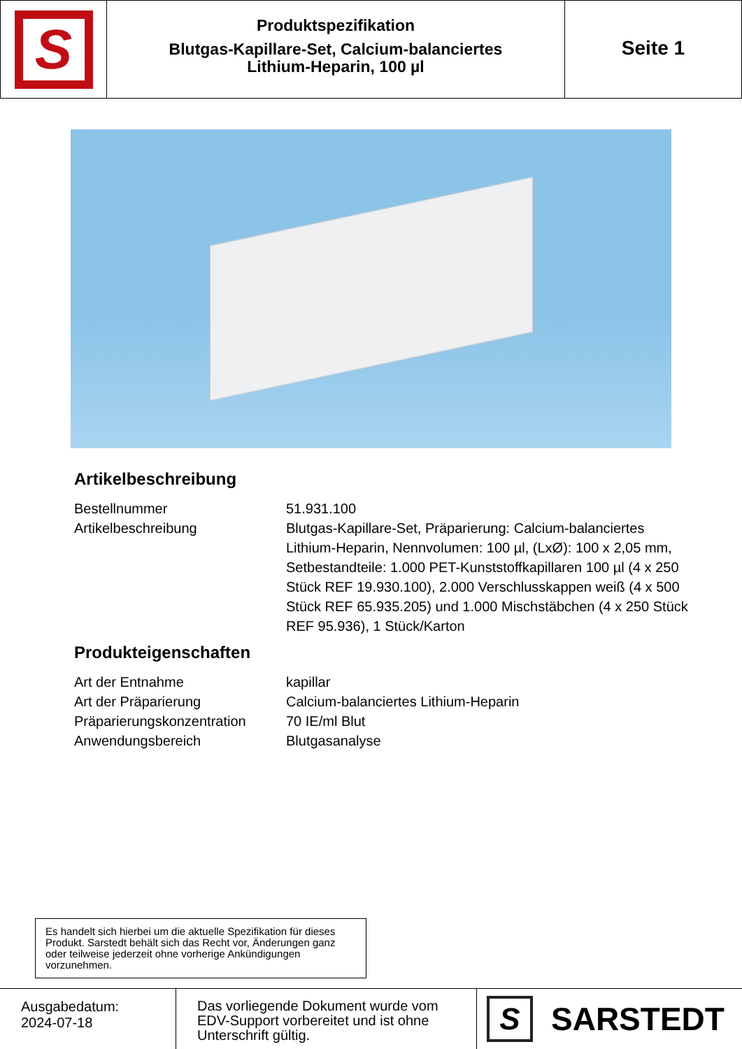S
Produktspezifikation
Blutgas-Kapillare-Set, Calcium-balanciertes
Lithium-Heparin, 100 µl
Seite 1
Artikelbeschreibung
| Bestellnummer | 51.931.100 |
| Artikelbeschreibung | Blutgas-Kapillare-Set, Präparierung: Calcium-balanciertes Lithium-Heparin, Nennvolumen: 100 µl, (LxØ): 100 x 2,05 mm, Setbestandteile: 1.000 PET-Kunststoffkapillaren 100 µl (4 x 250 Stück REF 19.930.100), 2.000 Verschlusskappen weiß (4 x 500 Stück REF 65.935.205) und 1.000 Mischstäbchen (4 x 250 Stück REF 95.936), 1 Stück/Karton |
Produkteigenschaften
| Art der Entnahme | kapillar |
| Art der Präparierung | Calcium-balanciertes Lithium-Heparin |
| Präparierungskonzentration | 70 IE/ml Blut |
| Anwendungsbereich | Blutgasanalyse |
Es handelt sich hierbei um die aktuelle Spezifikation für dieses Produkt. Sarstedt behält sich das Recht vor, Änderungen ganz oder teilweise jederzeit ohne vorherige Ankündigungen vorzunehmen.
Ausgabedatum:
2024-07-18
Das vorliegende Dokument wurde vom EDV-Support vorbereitet und ist ohne Unterschrift gültig.
S
SARSTEDT